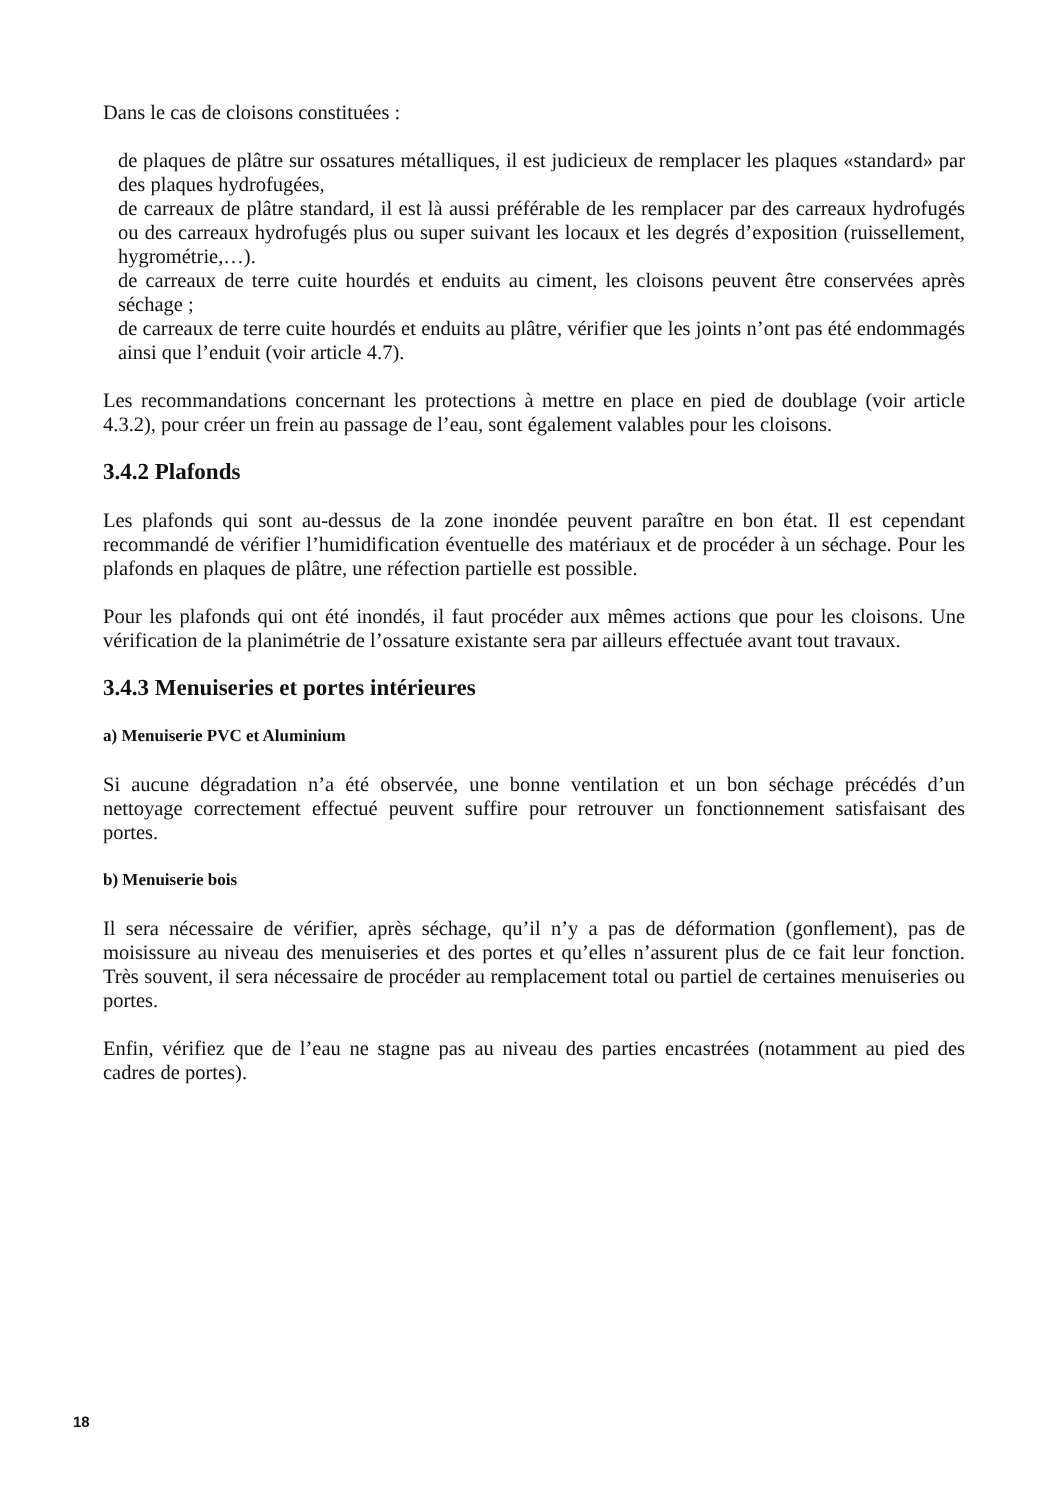Dans le cas de cloisons constituées :
de plaques de plâtre sur ossatures métalliques, il est judicieux de remplacer les plaques «standard» par des plaques hydrofugées,
de carreaux de plâtre standard, il est là aussi préférable de les remplacer par des carreaux hydrofugés ou des carreaux hydrofugés plus ou super suivant les locaux et les degrés d’exposition (ruissellement, hygrométrie,…).
de carreaux de terre cuite hourdés et enduits au ciment, les cloisons peuvent être conservées après séchage ;
de carreaux de terre cuite hourdés et enduits au plâtre, vérifier que les joints n’ont pas été endommagés ainsi que l’enduit (voir article 4.7).
Les recommandations concernant les protections à mettre en place en pied de doublage (voir article 4.3.2), pour créer un frein au passage de l’eau, sont également valables pour les cloisons.
3.4.2 Plafonds
Les plafonds qui sont au-dessus de la zone inondée peuvent paraître en bon état. Il est cependant recommandé de vérifier l’humidification éventuelle des matériaux et de procéder à un séchage. Pour les plafonds en plaques de plâtre, une réfection partielle est possible.
Pour les plafonds qui ont été inondés, il faut procéder aux mêmes actions que pour les cloisons. Une vérification de la planimétrie de l’ossature existante sera par ailleurs effectuée avant tout travaux.
3.4.3 Menuiseries et portes intérieures
a) Menuiserie PVC et Aluminium
Si aucune dégradation n’a été observée, une bonne ventilation et un bon séchage précédés d’un nettoyage correctement effectué peuvent suffire pour retrouver un fonctionnement satisfaisant des portes.
b) Menuiserie bois
Il sera nécessaire de vérifier, après séchage, qu’il n’y a pas de déformation (gonflement), pas de moisissure au niveau des menuiseries et des portes et qu’elles n’assurent plus de ce fait leur fonction. Très souvent, il sera nécessaire de procéder au remplacement total ou partiel de certaines menuiseries ou portes.
Enfin, vérifiez que de l’eau ne stagne pas au niveau des parties encastrées (notamment au pied des cadres de portes).
18